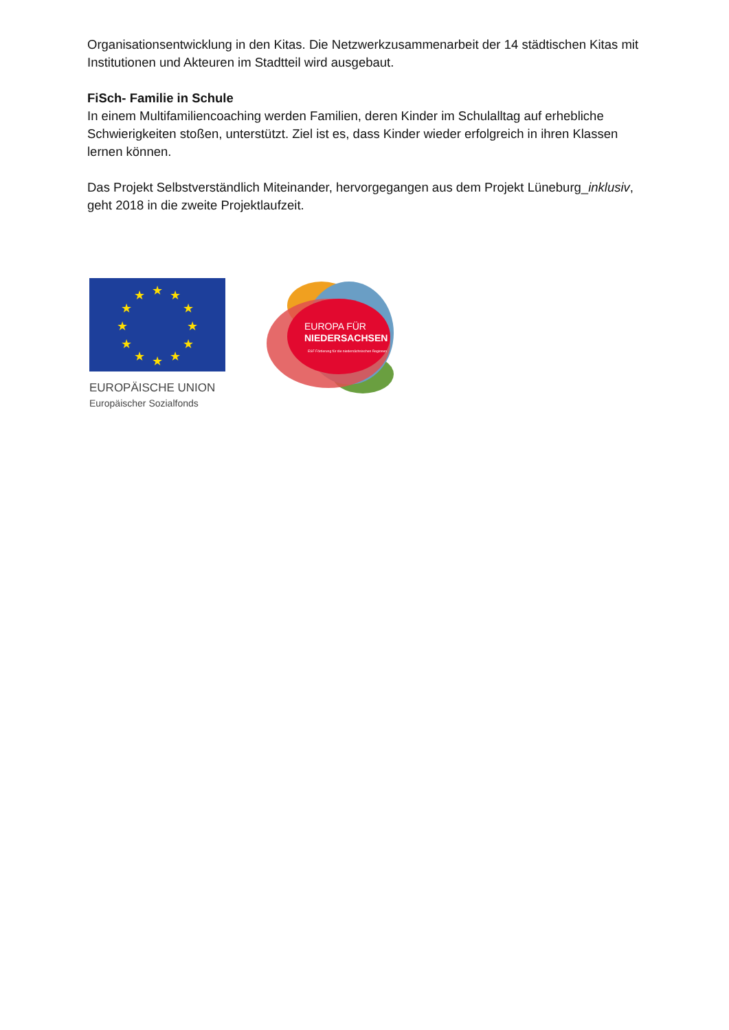Organisationsentwicklung in den Kitas. Die Netzwerkzusammenarbeit der 14 städtischen Kitas mit Institutionen und Akteuren im Stadtteil wird ausgebaut.
FiSch- Familie in Schule
In einem Multifamiliencoaching werden Familien, deren Kinder im Schulalltag auf erhebliche Schwierigkeiten stoßen, unterstützt. Ziel ist es, dass Kinder wieder erfolgreich in ihren Klassen lernen können.
Das Projekt Selbstverständlich Miteinander, hervorgegangen aus dem Projekt Lüneburg_inklusiv, geht 2018 in die zweite Projektlaufzeit.
★
★
★
★
★
★
★
★
★
★
★
★
EUROPÄISCHE UNION
Europäischer Sozialfonds
EUROPA FÜR
NIEDERSACHSEN
ESF Förderung für die niedersächsischen Regionen